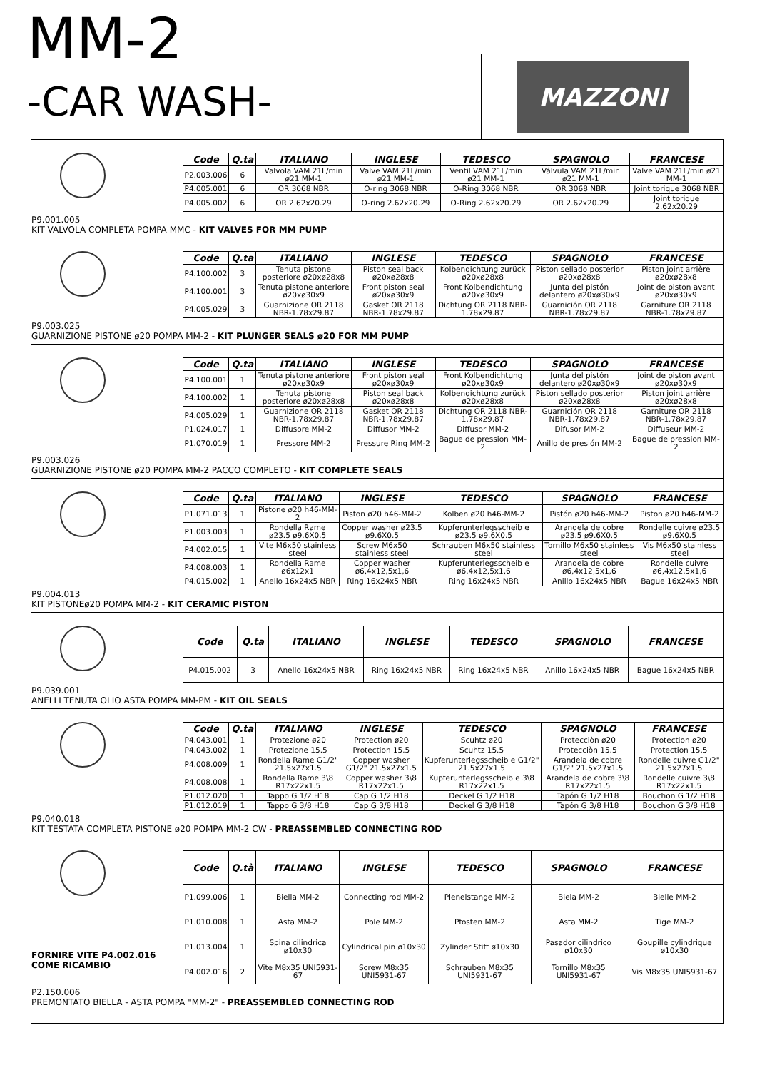MM-2
-CAR WASH-
MAZZONI
| Code | Q.ta | ITALIANO | INGLESE | TEDESCO | SPAGNOLO | FRANCESE |
| --- | --- | --- | --- | --- | --- | --- |
| P2.003.006 | 6 | Valvola VAM 21L/min ø21 MM-1 | Valve VAM 21L/min ø21 MM-1 | Ventil VAM 21L/min ø21 MM-1 | Válvula VAM 21L/min ø21 MM-1 | Valve VAM 21L/min ø21 MM-1 |
| P4.005.001 | 6 | OR 3068 NBR | O-ring 3068 NBR | O-Ring 3068 NBR | OR 3068 NBR | Joint torique 3068 NBR |
| P4.005.002 | 6 | OR 2.62x20.29 | O-ring 2.62x20.29 | O-Ring 2.62x20.29 | OR 2.62x20.29 | Joint torique 2.62x20.29 |
P9.001.005
KIT VALVOLA COMPLETA POMPA MMC - KIT VALVES FOR MM PUMP
| Code | Q.ta | ITALIANO | INGLESE | TEDESCO | SPAGNOLO | FRANCESE |
| --- | --- | --- | --- | --- | --- | --- |
| P4.100.002 | 3 | Tenuta pistone posteriore ø20xø28x8 | Piston seal back ø20xø28x8 | Kolbendichtung zurück ø20xø28x8 | Piston sellado posterior ø20xø28x8 | Piston joint arrière ø20xø28x8 |
| P4.100.001 | 3 | Tenuta pistone anteriore ø20xø30x9 | Front piston seal ø20xø30x9 | Front Kolbendichtung ø20xø30x9 | Junta del pistón delantero ø20xø30x9 | Joint de piston avant ø20xø30x9 |
| P4.005.029 | 3 | Guarnizione OR 2118 NBR-1.78x29.87 | Gasket OR 2118 NBR-1.78x29.87 | Dichtung OR 2118 NBR-1.78x29.87 | Guarnición OR 2118 NBR-1.78x29.87 | Garniture OR 2118 NBR-1.78x29.87 |
P9.003.025
GUARNIZIONE PISTONE ø20 POMPA MM-2 - KIT PLUNGER SEALS ø20 FOR MM PUMP
| Code | Q.ta | ITALIANO | INGLESE | TEDESCO | SPAGNOLO | FRANCESE |
| --- | --- | --- | --- | --- | --- | --- |
| P4.100.001 | 1 | Tenuta pistone anteriore ø20xø30x9 | Front piston seal ø20xø30x9 | Front Kolbendichtung ø20xø30x9 | Junta del pistón delantero ø20xø30x9 | Joint de piston avant ø20xø30x9 |
| P4.100.002 | 1 | Tenuta pistone posteriore ø20xø28x8 | Piston seal back ø20xø28x8 | Kolbendichtung zurück ø20xø28x8 | Piston sellado posterior ø20xø28x8 | Piston joint arrière ø20xø28x8 |
| P4.005.029 | 1 | Guarnizione OR 2118 NBR-1.78x29.87 | Gasket OR 2118 NBR-1.78x29.87 | Dichtung OR 2118 NBR-1.78x29.87 | Guarnición OR 2118 NBR-1.78x29.87 | Garniture OR 2118 NBR-1.78x29.87 |
| P1.024.017 | 1 | Diffusore MM-2 | Diffusor MM-2 | Diffusor MM-2 | Difusor MM-2 | Diffuseur MM-2 |
| P1.070.019 | 1 | Pressore MM-2 | Pressure Ring MM-2 | Bague de pression MM-2 | Anillo de presión MM-2 | Bague de pression MM-2 |
P9.003.026
GUARNIZIONE PISTONE ø20 POMPA MM-2 PACCO COMPLETO - KIT COMPLETE SEALS
| Code | Q.ta | ITALIANO | INGLESE | TEDESCO | SPAGNOLO | FRANCESE |
| --- | --- | --- | --- | --- | --- | --- |
| P1.071.013 | 1 | Pistone ø20 h46-MM-2 | Piston ø20 h46-MM-2 | Kolben ø20 h46-MM-2 | Pistón ø20 h46-MM-2 | Piston ø20 h46-MM-2 |
| P1.003.003 | 1 | Rondella Rame ø23.5 ø9.6X0.5 | Copper washer ø23.5 ø9.6X0.5 | Kupferunterlegsscheib e ø23.5 ø9.6X0.5 | Arandela de cobre ø23.5 ø9.6X0.5 | Rondelle cuivre ø23.5 ø9.6X0.5 |
| P4.002.015 | 1 | Vite M6x50 stainless steel | Screw M6x50 stainless steel | Schrauben M6x50 stainless steel | Tornillo M6x50 stainless steel | Vis M6x50 stainless steel |
| P4.008.003 | 1 | Rondella Rame ø6x12x1 | Copper washer ø6,4x12,5x1,6 | Kupferunterlegsscheib e ø6,4x12,5x1,6 | Arandela de cobre ø6,4x12,5x1,6 | Rondelle cuivre ø6,4x12,5x1,6 |
| P4.015.002 | 1 | Anello 16x24x5 NBR | Ring 16x24x5 NBR | Ring 16x24x5 NBR | Anillo 16x24x5 NBR | Bague 16x24x5 NBR |
P9.004.013
KIT PISTONEø20 POMPA MM-2 - KIT CERAMIC PISTON
| Code | Q.ta | ITALIANO | INGLESE | TEDESCO | SPAGNOLO | FRANCESE |
| --- | --- | --- | --- | --- | --- | --- |
| P4.015.002 | 3 | Anello 16x24x5 NBR | Ring 16x24x5 NBR | Ring 16x24x5 NBR | Anillo 16x24x5 NBR | Bague 16x24x5 NBR |
P9.039.001
ANELLI TENUTA OLIO ASTA POMPA MM-PM - KIT OIL SEALS
| Code | Q.ta | ITALIANO | INGLESE | TEDESCO | SPAGNOLO | FRANCESE |
| --- | --- | --- | --- | --- | --- | --- |
| P4.043.001 | 1 | Protezione ø20 | Protection ø20 | Scuhtz ø20 | Protecciòn ø20 | Protection ø20 |
| P4.043.002 | 1 | Protezione 15.5 | Protection 15.5 | Scuhtz 15.5 | Protecciòn 15.5 | Protection 15.5 |
| P4.008.009 | 1 | Rondella Rame G1/2" 21.5x27x1.5 | Copper washer G1/2" 21.5x27x1.5 | Kupferunterlegsscheib e G1/2" 21.5x27x1.5 | Arandela de cobre G1/2" 21.5x27x1.5 | Rondelle cuivre G1/2" 21.5x27x1.5 |
| P4.008.008 | 1 | Rondella Rame 3\8 R17x22x1.5 | Copper washer 3\8 R17x22x1.5 | Kupferunterlegsscheib e 3\8 R17x22x1.5 | Arandela de cobre 3\8 R17x22x1.5 | Rondelle cuivre 3\8 R17x22x1.5 |
| P1.012.020 | 1 | Tappo G 1/2 H18 | Cap G 1/2 H18 | Deckel G 1/2 H18 | Tapón G 1/2 H18 | Bouchon G 1/2 H18 |
| P1.012.019 | 1 | Tappo G 3/8 H18 | Cap G 3/8 H18 | Deckel G 3/8 H18 | Tapón G 3/8 H18 | Bouchon G 3/8 H18 |
P9.040.018
KIT TESTATA COMPLETA PISTONE ø20 POMPA MM-2 CW - PREASSEMBLED CONNECTING ROD
FORNIRE VITE P4.002.016
COME RICAMBIO
| Code | Q.tà | ITALIANO | INGLESE | TEDESCO | SPAGNOLO | FRANCESE |
| --- | --- | --- | --- | --- | --- | --- |
| P1.099.006 | 1 | Biella MM-2 | Connecting rod MM-2 | Plenelstange MM-2 | Biela MM-2 | Bielle MM-2 |
| P1.010.008 | 1 | Asta MM-2 | Pole MM-2 | Pfosten MM-2 | Asta MM-2 | Tige MM-2 |
| P1.013.004 | 1 | Spina cilindrica ø10x30 | Cylindrical pin ø10x30 | Zylinder Stift ø10x30 | Pasador cilindrico ø10x30 | Goupille cylindrique ø10x30 |
| P4.002.016 | 2 | Vite M8x35 UNI5931-67 | Screw M8x35 UNI5931-67 | Schrauben M8x35 UNI5931-67 | Tornillo M8x35 UNI5931-67 | Vis M8x35 UNI5931-67 |
P2.150.006
PREMONTATO BIELLA - ASTA POMPA "MM-2" - PREASSEMBLED CONNECTING ROD